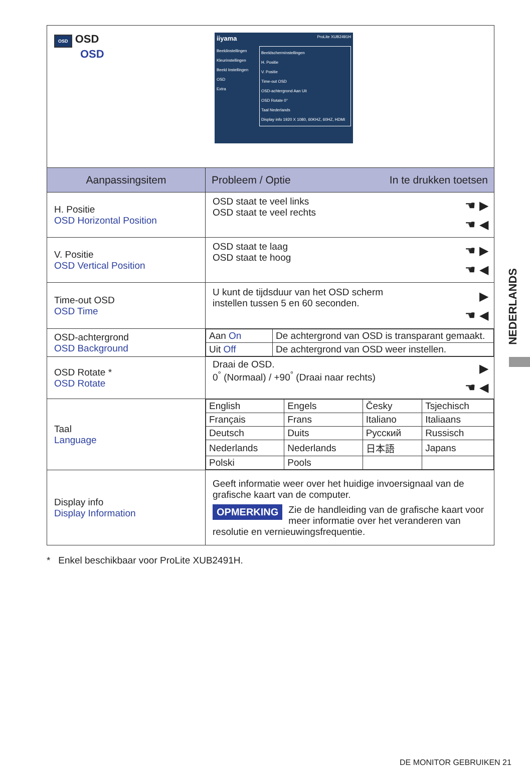| OSD OSD OSD iiyama ProLite XUB2491H Beeldinstellingen Kleurinstellingen Beeld Instellingen OSD Extra Beeldscherminstellingen H. Positie V. Positie Time-out OSD OSD-achtergrond Aan Uit OSD Rotate 0° Taal Nederlands Display info 1920 X 1080, 60KHZ, 60HZ, HDMI | |
| Aanpassingsitem | Probleem / Optie In te drukken toetsen |
| H. Positie OSD Horizontal Position | ☚ ▶ ☚ ◀ OSD staat te veel links OSD staat te veel rechts |
| V. Positie OSD Vertical Position | ☚ ▶ ☚ ◀ OSD staat te laag OSD staat te hoog |
| Time-out OSD OSD Time | ▶ ☚ ◀ U kunt de tijdsduur van het OSD scherm instellen tussen 5 en 60 seconden. |
| OSD-achtergrond OSD Background | / Aan On / De achtergrond van OSD is transparant gemaakt. / / Uit Off / De achtergrond van OSD weer instellen. / |
| OSD Rotate * OSD Rotate | ▶ ☚ ◀ Draai de OSD. 0<sup>°</sup> (Normaal) / +90<sup>°</sup> (Draai naar rechts) |
| Taal Language | / English / Engels / Česky / Tsjechisch / / Français / Frans / Italiano / Italiaans / / Deutsch / Duits / Русский / Russisch / / Nederlands / Nederlands / 日本語 / Japans / / Polski / Pools / / / |
| Display info Display Information | Geeft informatie weer over het huidige invoersignaal van de grafische kaart van de computer. OPMERKING Zie de handleiding van de grafische kaart voor meer informatie over het veranderen van resolutie en vernieuwingsfrequentie. |
* Enkel beschikbaar voor ProLite XUB2491H.
NEDERLANDS
DE MONITOR GEBRUIKEN 21